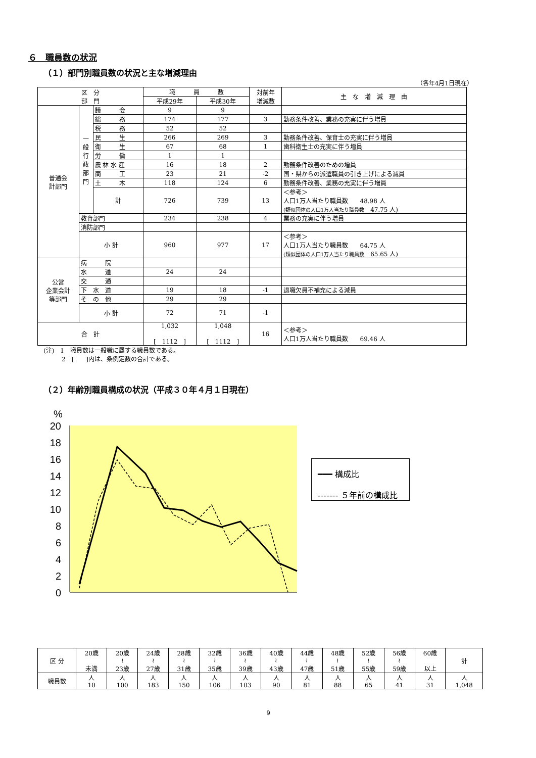６　職員数の状況
（１）部門別職員数の状況と主な増減理由
（各年4月1日現在）
| 区 分 部 門 | | | 職 員 数 | | 対前年 増減数 | 主 な 増 減 理 由 |
| --- | --- | --- | --- | --- | --- | --- |
| | | | 平成29年 | 平成30年 | | |
| 普通会 計部門 | 一 般 行 政 部 門 | 議 会 | 9 | 9 | | |
| | | 総 務 | 174 | 177 | 3 | 勤務条件改善、業務の充実に伴う増員 |
| | | 税 務 | 52 | 52 | | |
| | | 民 生 | 266 | 269 | 3 | 勤務条件改善、保育士の充実に伴う増員 |
| | | 衛 生 | 67 | 68 | 1 | 歯科衛生士の充実に伴う増員 |
| | | 労 働 | 1 | 1 | | |
| | | 農 林 水 産 | 16 | 18 | 2 | 勤務条件改善のための増員 |
| | | 商 工 | 23 | 21 | -2 | 国・県からの派遣職員の引き上げによる減員 |
| | | 土 木 | 118 | 124 | 6 | 勤務条件改善、業務の充実に伴う増員 |
| | | 計 | 726 | 739 | 13 | ＜参考＞ 人口1万人当たり職員数 48.98 人 (類似団体の人口1万人当たり職員数 47.75 人) |
| | 教育部門 | | 234 | 238 | 4 | 業務の充実に伴う増員 |
| | 消防部門 | | | | | |
| | 小 計 | | 960 | 977 | 17 | ＜参考＞ 人口1万人当たり職員数 64.75 人 (類似団体の人口1万人当たり職員数 65.65 人) |
| 公営 企業会計 等部門 | 病 院 | | | | | |
| | 水 道 | | 24 | 24 | | |
| | 交 通 | | | | | |
| | 下 水 道 | | 19 | 18 | -1 | 退職欠員不補充による減員 |
| | そ の 他 | | 29 | 29 | | |
| | 小 計 | | 72 | 71 | -1 | |
| 合 計 | | | 1,032 [ 1112 ] | 1,048 [ 1112 ] | 16 | ＜参考＞ 人口1万人当たり職員数 69.46 人 |
(注)　1　職員数は一般職に属する職員数である。
　　　2　[　　]内は、条例定数の合計である。
（２）年齢別職員構成の状況（平成３０年４月１日現在）
%
20
18
16
14
12
10
8
6
4
2
0
━━━ 構成比
------- ５年前の構成比
| 区 分 | 20歳 未満 | 20歳 ≀ 23歳 | 24歳 ≀ 27歳 | 28歳 ≀ 31歳 | 32歳 ≀ 35歳 | 36歳 ≀ 39歳 | 40歳 ≀ 43歳 | 44歳 ≀ 47歳 | 48歳 ≀ 51歳 | 52歳 ≀ 55歳 | 56歳 ≀ 59歳 | 60歳 以上 | 計 |
| --- | --- | --- | --- | --- | --- | --- | --- | --- | --- | --- | --- | --- | --- |
| 職員数 | 人 10 | 人 100 | 人 183 | 人 150 | 人 106 | 人 103 | 人 90 | 人 81 | 人 88 | 人 65 | 人 41 | 人 31 | 人 1,048 |
9